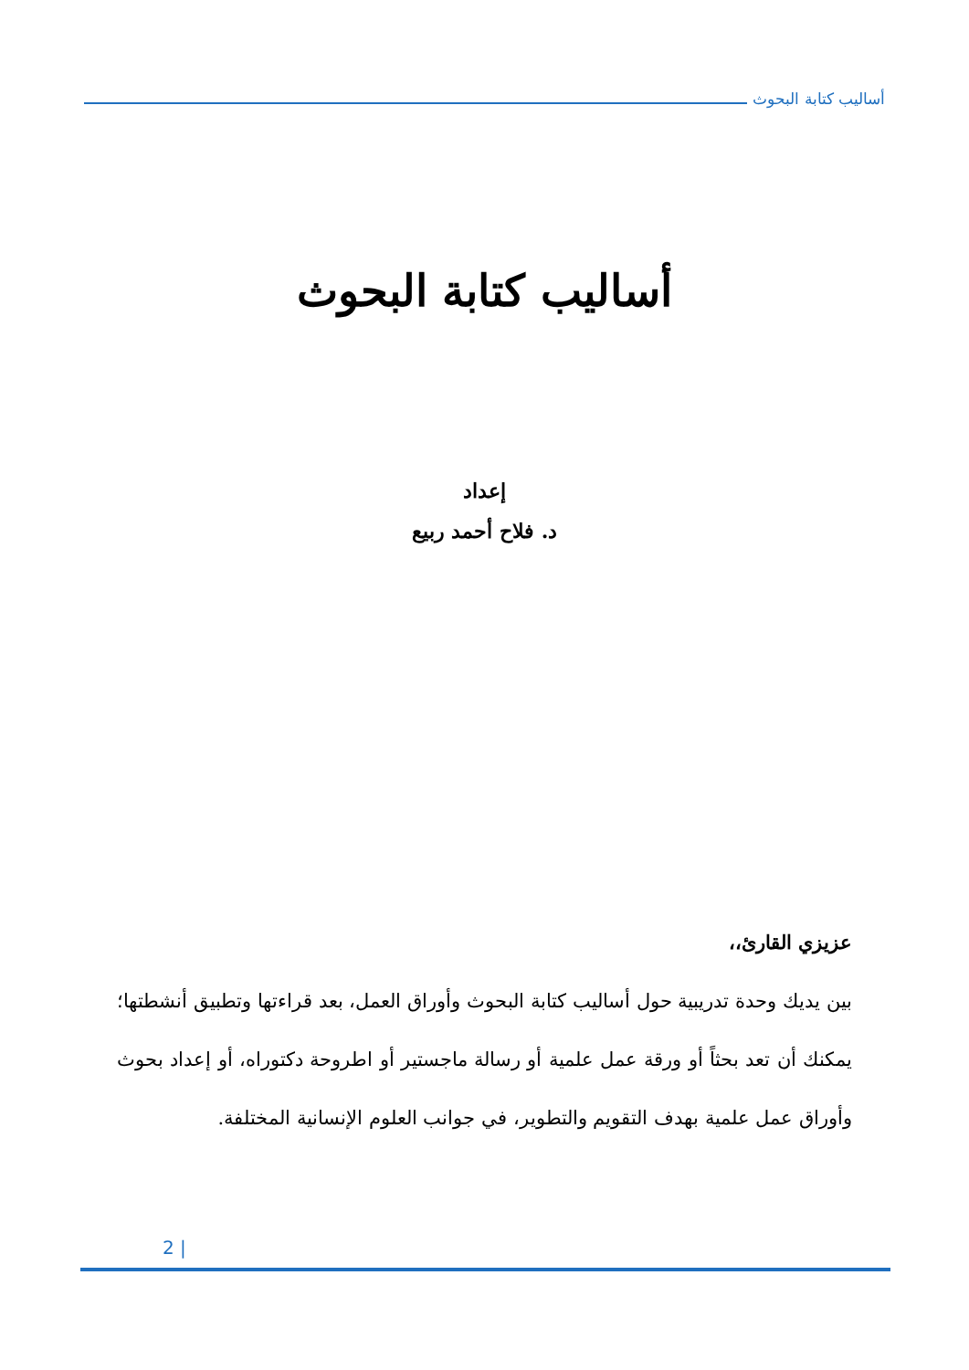أساليب كتابة البحوث
أساليب كتابة البحوث
إعداد
د. فلاح أحمد ربيع
عزيزي القارئ،،
بين يديك وحدة تدريبية حول أساليب كتابة البحوث وأوراق العمل، بعد قراءتها وتطبيق أنشطتها؛ يمكنك أن تعد بحثاً أو ورقة عمل علمية أو رسالة ماجستير أو اطروحة دكتوراه، أو إعداد بحوث وأوراق عمل علمية بهدف التقويم والتطوير، في جوانب العلوم الإنسانية المختلفة.
2 |